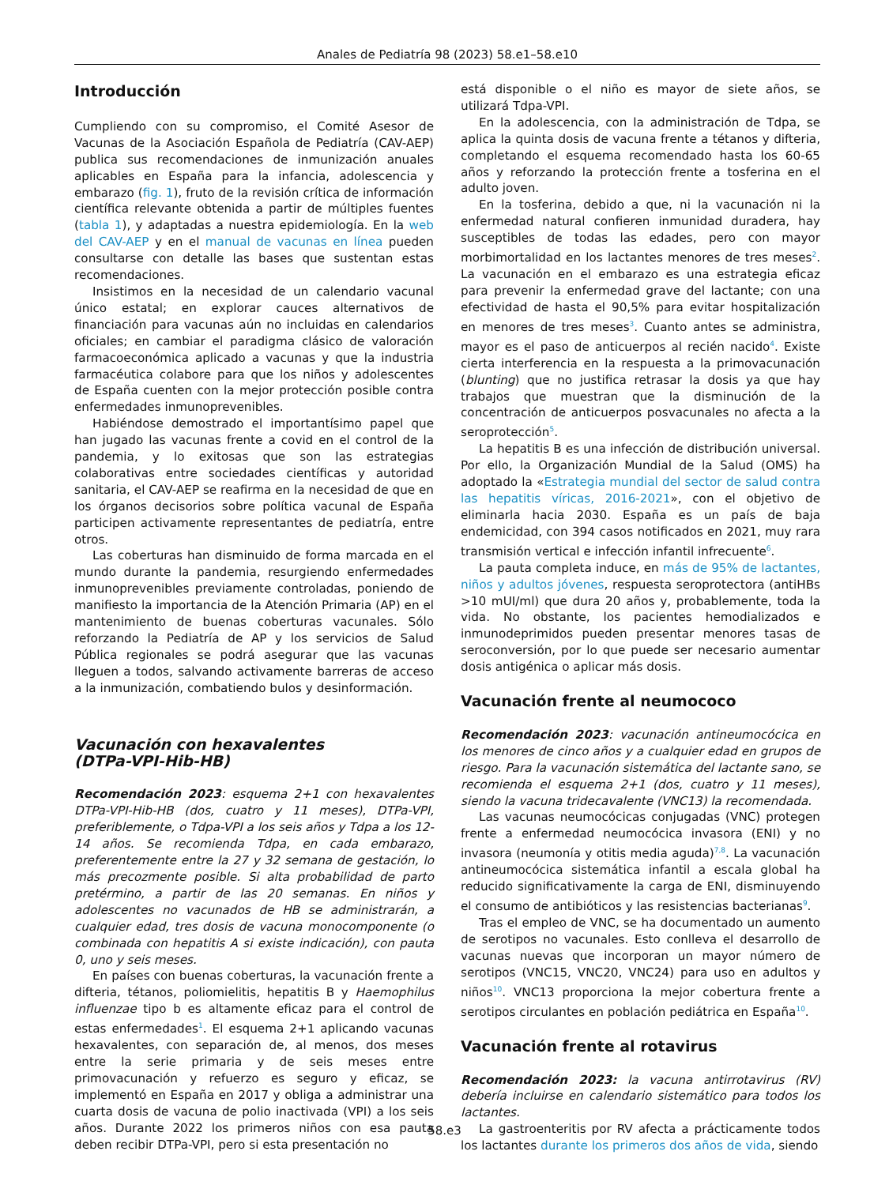Anales de Pediatría 98 (2023) 58.e1–58.e10
Introducción
Cumpliendo con su compromiso, el Comité Asesor de Vacunas de la Asociación Española de Pediatría (CAV-AEP) publica sus recomendaciones de inmunización anuales aplicables en España para la infancia, adolescencia y embarazo (fig. 1), fruto de la revisión crítica de información científica relevante obtenida a partir de múltiples fuentes (tabla 1), y adaptadas a nuestra epidemiología. En la web del CAV-AEP y en el manual de vacunas en línea pueden consultarse con detalle las bases que sustentan estas recomendaciones.
Insistimos en la necesidad de un calendario vacunal único estatal; en explorar cauces alternativos de financiación para vacunas aún no incluidas en calendarios oficiales; en cambiar el paradigma clásico de valoración farmacoeconómica aplicado a vacunas y que la industria farmacéutica colabore para que los niños y adolescentes de España cuenten con la mejor protección posible contra enfermedades inmunoprevenibles.
Habiéndose demostrado el importantísimo papel que han jugado las vacunas frente a covid en el control de la pandemia, y lo exitosas que son las estrategias colaborativas entre sociedades científicas y autoridad sanitaria, el CAV-AEP se reafirma en la necesidad de que en los órganos decisorios sobre política vacunal de España participen activamente representantes de pediatría, entre otros.
Las coberturas han disminuido de forma marcada en el mundo durante la pandemia, resurgiendo enfermedades inmunoprevenibles previamente controladas, poniendo de manifiesto la importancia de la Atención Primaria (AP) en el mantenimiento de buenas coberturas vacunales. Sólo reforzando la Pediatría de AP y los servicios de Salud Pública regionales se podrá asegurar que las vacunas lleguen a todos, salvando activamente barreras de acceso a la inmunización, combatiendo bulos y desinformación.
Vacunación con hexavalentes
(DTPa-VPI-Hib-HB)
Recomendación 2023: esquema 2+1 con hexavalentes DTPa-VPI-Hib-HB (dos, cuatro y 11 meses), DTPa-VPI, preferiblemente, o Tdpa-VPI a los seis años y Tdpa a los 12-14 años. Se recomienda Tdpa, en cada embarazo, preferentemente entre la 27 y 32 semana de gestación, lo más precozmente posible. Si alta probabilidad de parto pretérmino, a partir de las 20 semanas. En niños y adolescentes no vacunados de HB se administrarán, a cualquier edad, tres dosis de vacuna monocomponente (o combinada con hepatitis A si existe indicación), con pauta 0, uno y seis meses.
En países con buenas coberturas, la vacunación frente a difteria, tétanos, poliomielitis, hepatitis B y Haemophilus influenzae tipo b es altamente eficaz para el control de estas enfermedades<sup>1</sup>. El esquema 2+1 aplicando vacunas hexavalentes, con separación de, al menos, dos meses entre la serie primaria y de seis meses entre primovacunación y refuerzo es seguro y eficaz, se implementó en España en 2017 y obliga a administrar una cuarta dosis de vacuna de polio inactivada (VPI) a los seis años. Durante 2022 los primeros niños con esa pauta deben recibir DTPa-VPI, pero si esta presentación no
está disponible o el niño es mayor de siete años, se utilizará Tdpa-VPI.
En la adolescencia, con la administración de Tdpa, se aplica la quinta dosis de vacuna frente a tétanos y difteria, completando el esquema recomendado hasta los 60-65 años y reforzando la protección frente a tosferina en el adulto joven.
En la tosferina, debido a que, ni la vacunación ni la enfermedad natural confieren inmunidad duradera, hay susceptibles de todas las edades, pero con mayor morbimortalidad en los lactantes menores de tres meses<sup>2</sup>. La vacunación en el embarazo es una estrategia eficaz para prevenir la enfermedad grave del lactante; con una efectividad de hasta el 90,5% para evitar hospitalización en menores de tres meses<sup>3</sup>. Cuanto antes se administra, mayor es el paso de anticuerpos al recién nacido<sup>4</sup>. Existe cierta interferencia en la respuesta a la primovacunación (blunting) que no justifica retrasar la dosis ya que hay trabajos que muestran que la disminución de la concentración de anticuerpos posvacunales no afecta a la seroprotección<sup>5</sup>.
La hepatitis B es una infección de distribución universal. Por ello, la Organización Mundial de la Salud (OMS) ha adoptado la «Estrategia mundial del sector de salud contra las hepatitis víricas, 2016-2021», con el objetivo de eliminarla hacia 2030. España es un país de baja endemicidad, con 394 casos notificados en 2021, muy rara transmisión vertical e infección infantil infrecuente<sup>6</sup>.
La pauta completa induce, en más de 95% de lactantes, niños y adultos jóvenes, respuesta seroprotectora (antiHBs >10 mUI/ml) que dura 20 años y, probablemente, toda la vida. No obstante, los pacientes hemodializados e inmunodeprimidos pueden presentar menores tasas de seroconversión, por lo que puede ser necesario aumentar dosis antigénica o aplicar más dosis.
Vacunación frente al neumococo
Recomendación 2023: vacunación antineumocócica en los menores de cinco años y a cualquier edad en grupos de riesgo. Para la vacunación sistemática del lactante sano, se recomienda el esquema 2+1 (dos, cuatro y 11 meses), siendo la vacuna tridecavalente (VNC13) la recomendada.
Las vacunas neumocócicas conjugadas (VNC) protegen frente a enfermedad neumocócica invasora (ENI) y no invasora (neumonía y otitis media aguda)<sup>7,8</sup>. La vacunación antineumocócica sistemática infantil a escala global ha reducido significativamente la carga de ENI, disminuyendo el consumo de antibióticos y las resistencias bacterianas<sup>9</sup>.
Tras el empleo de VNC, se ha documentado un aumento de serotipos no vacunales. Esto conlleva el desarrollo de vacunas nuevas que incorporan un mayor número de serotipos (VNC15, VNC20, VNC24) para uso en adultos y niños<sup>10</sup>. VNC13 proporciona la mejor cobertura frente a serotipos circulantes en población pediátrica en España<sup>10</sup>.
Vacunación frente al rotavirus
Recomendación 2023: la vacuna antirrotavirus (RV) debería incluirse en calendario sistemático para todos los lactantes.
La gastroenteritis por RV afecta a prácticamente todos los lactantes durante los primeros dos años de vida, siendo
58.e3